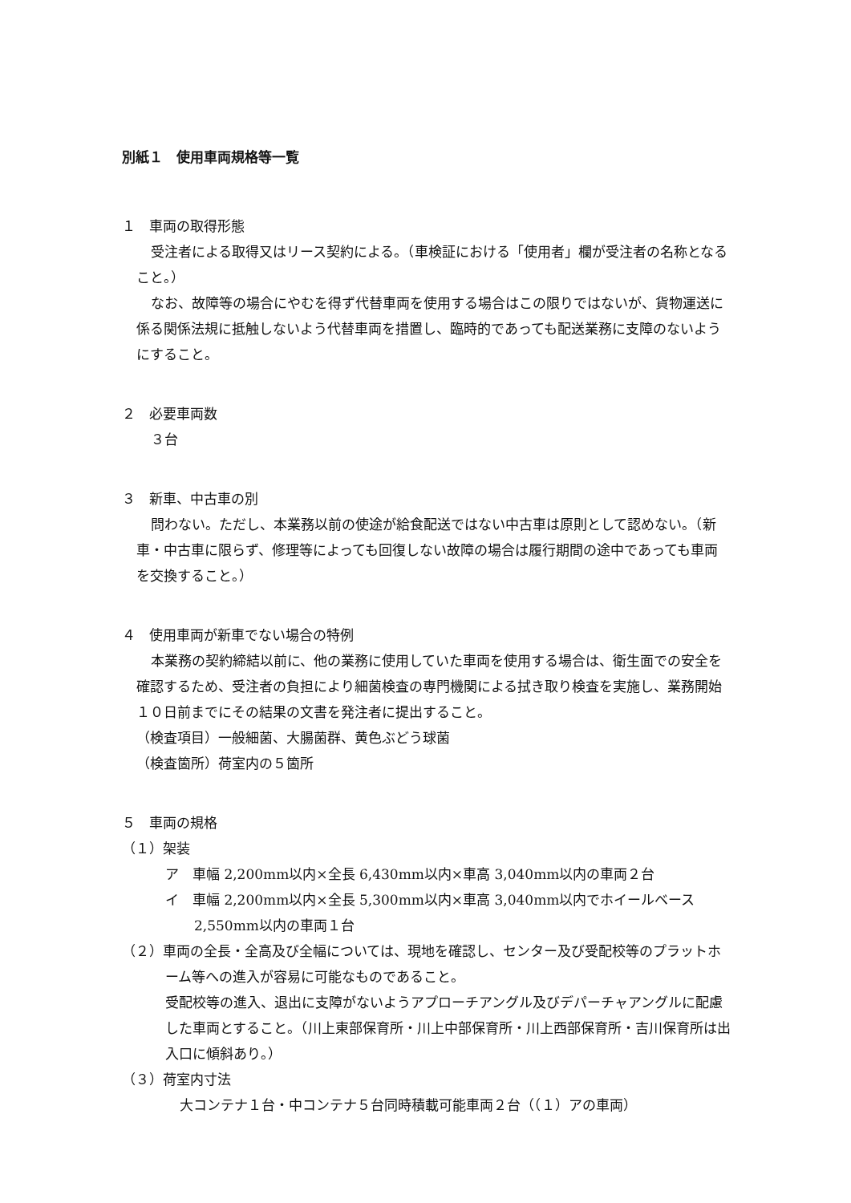別紙１　使用車両規格等一覧
１　車両の取得形態
受注者による取得又はリース契約による。（車検証における「使用者」欄が受注者の名称となること。）
なお、故障等の場合にやむを得ず代替車両を使用する場合はこの限りではないが、貨物運送に係る関係法規に抵触しないよう代替車両を措置し、臨時的であっても配送業務に支障のないようにすること。
２　必要車両数
３台
３　新車、中古車の別
問わない。ただし、本業務以前の使途が給食配送ではない中古車は原則として認めない。（新車・中古車に限らず、修理等によっても回復しない故障の場合は履行期間の途中であっても車両を交換すること。）
４　使用車両が新車でない場合の特例
本業務の契約締結以前に、他の業務に使用していた車両を使用する場合は、衛生面での安全を確認するため、受注者の負担により細菌検査の専門機関による拭き取り検査を実施し、業務開始１０日前までにその結果の文書を発注者に提出すること。
（検査項目）一般細菌、大腸菌群、黄色ぶどう球菌
（検査箇所）荷室内の５箇所
５　車両の規格
（１）架装
ア　車幅 2,200mm以内×全長 6,430mm以内×車高 3,040mm以内の車両２台
イ　車幅 2,200mm以内×全長 5,300mm以内×車高 3,040mm以内でホイールベース 2,550mm以内の車両１台
（２）車両の全長・全高及び全幅については、現地を確認し、センター及び受配校等のプラットホーム等への進入が容易に可能なものであること。
受配校等の進入、退出に支障がないようアプローチアングル及びデパーチャアングルに配慮した車両とすること。（川上東部保育所・川上中部保育所・川上西部保育所・吉川保育所は出入口に傾斜あり。）
（３）荷室内寸法
大コンテナ１台・中コンテナ５台同時積載可能車両２台（（１）アの車両）